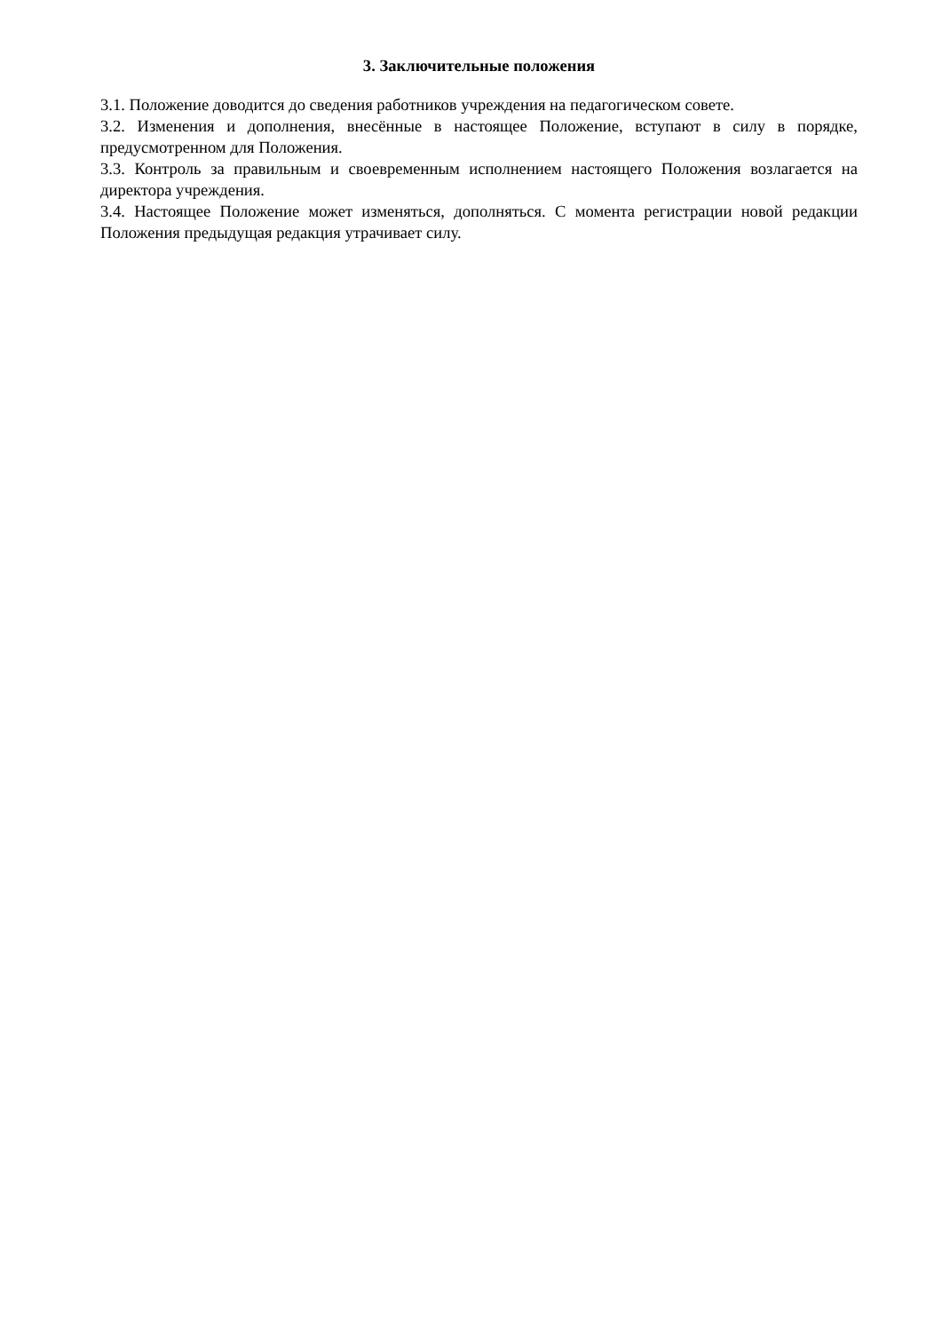3. Заключительные положения
3.1. Положение доводится до сведения работников учреждения на педагогическом совете.
3.2. Изменения и дополнения, внесённые в настоящее Положение, вступают в силу в порядке, предусмотренном для Положения.
3.3. Контроль за правильным и своевременным исполнением настоящего Положения возлагается на директора учреждения.
3.4. Настоящее Положение может изменяться, дополняться. С момента регистрации новой редакции Положения предыдущая редакция утрачивает силу.